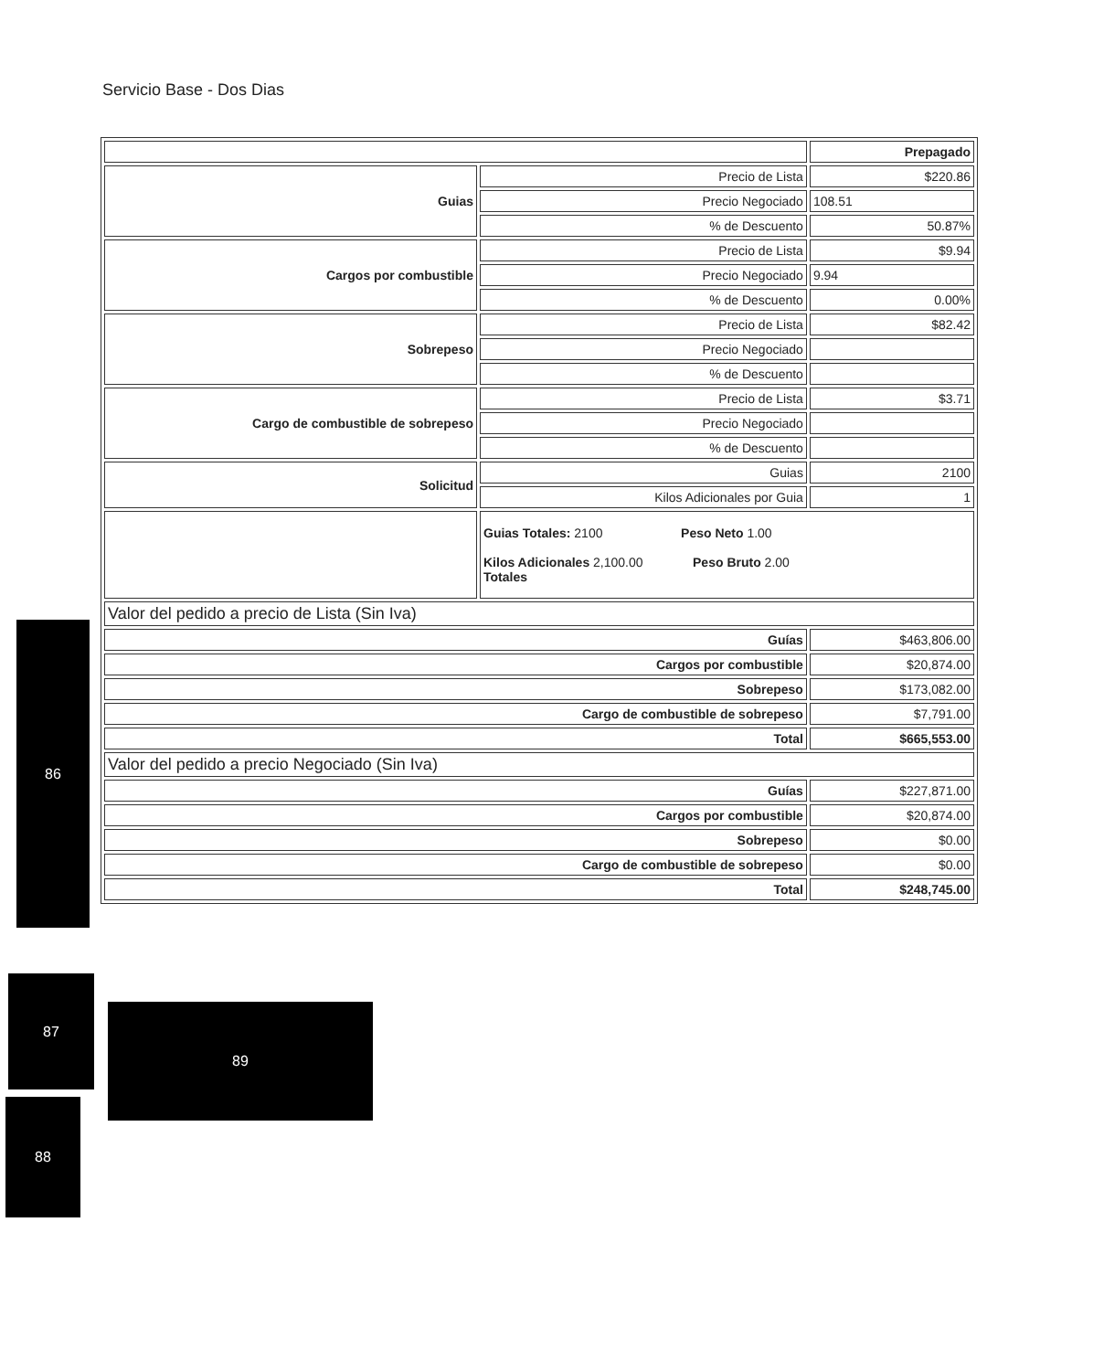Servicio Base - Dos Dias
| | | Prepagado |
| Guias | Precio de Lista | $220.86 |
| | Precio Negociado | 108.51 |
| | % de Descuento | 50.87% |
| Cargos por combustible | Precio de Lista | $9.94 |
| | Precio Negociado | 9.94 |
| | % de Descuento | 0.00% |
| Sobrepeso | Precio de Lista | $82.42 |
| | Precio Negociado | |
| | % de Descuento | |
| Cargo de combustible de sobrepeso | Precio de Lista | $3.71 |
| | Precio Negociado | |
| | % de Descuento | |
| Solicitud | Guias | 2100 |
| | Kilos Adicionales por Guia | 1 |
| | Guias Totales: 2100 Peso Neto 1.00 Kilos Adicionales 2,100.00 Peso Bruto 2.00 Totales | |
| Valor del pedido a precio de Lista (Sin Iva) | | |
| Guías | | $463,806.00 |
| Cargos por combustible | | $20,874.00 |
| Sobrepeso | | $173,082.00 |
| Cargo de combustible de sobrepeso | | $7,791.00 |
| Total | | $665,553.00 |
| Valor del pedido a precio Negociado (Sin Iva) | | |
| Guías | | $227,871.00 |
| Cargos por combustible | | $20,874.00 |
| Sobrepeso | | $0.00 |
| Cargo de combustible de sobrepeso | | $0.00 |
| Total | | $248,745.00 |
86
87
89
88